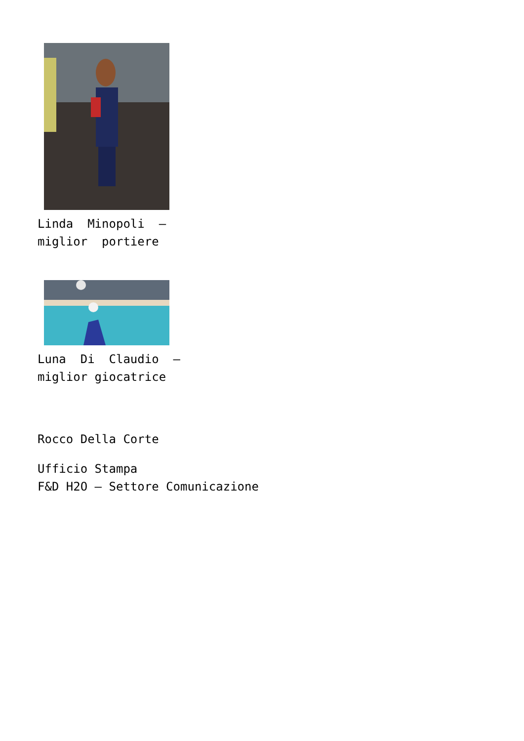Linda Minopoli – miglior portiere
Luna Di Claudio – miglior giocatrice
Rocco Della Corte
Ufficio Stampa
F&D H2O – Settore Comunicazione